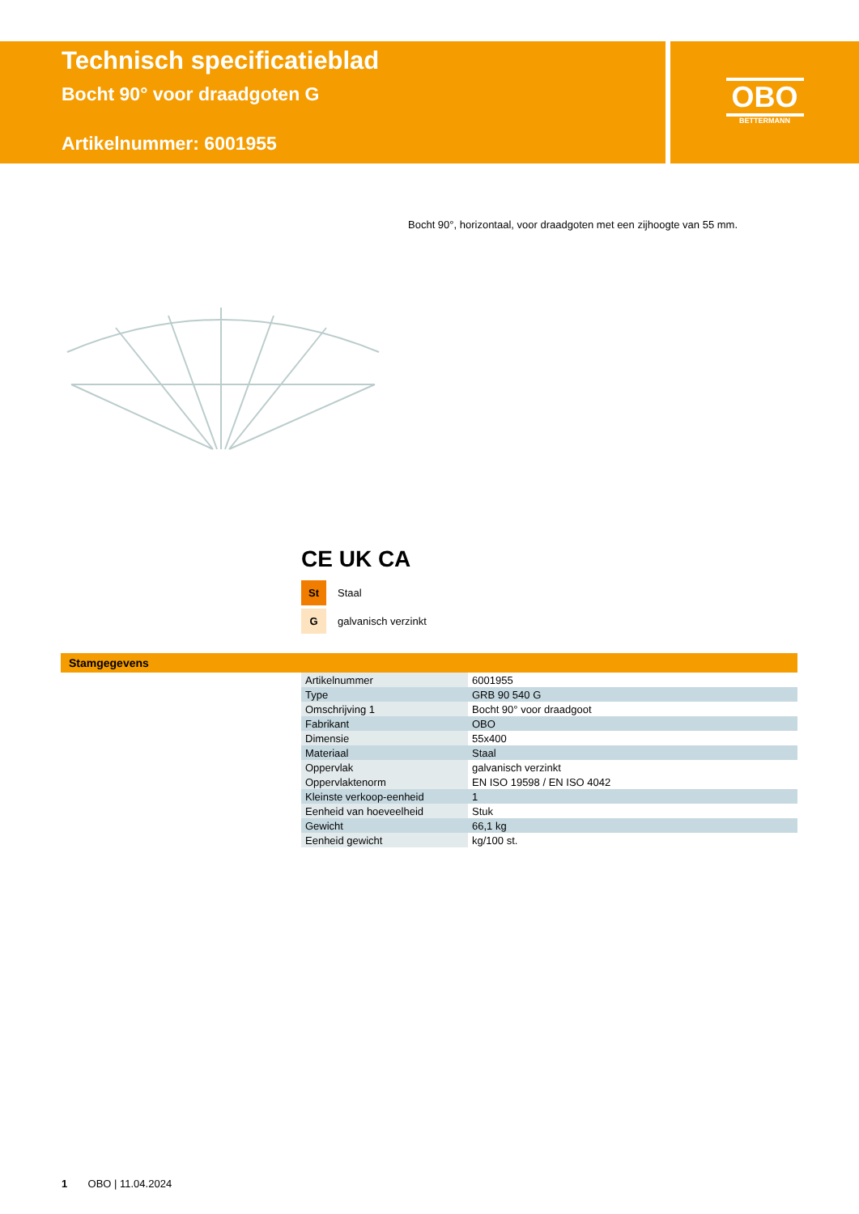Technisch specificatieblad
Bocht 90° voor draadgoten G
Artikelnummer: 6001955
OBO
BETTERMANN
Bocht 90°, horizontaal, voor draadgoten met een zijhoogte van 55 mm.
CE UK CA
St Staal
Ggalvanisch verzinkt
Stamgegevens
| Artikelnummer | 6001955 |
| Type | GRB 90 540 G |
| Omschrijving 1 | Bocht 90° voor draadgoot |
| Fabrikant | OBO |
| Dimensie | 55x400 |
| Materiaal | Staal |
| Oppervlak | galvanisch verzinkt |
| Oppervlaktenorm | EN ISO 19598 / EN ISO 4042 |
| Kleinste verkoop-eenheid | 1 |
| Eenheid van hoeveelheid | Stuk |
| Gewicht | 66,1 kg |
| Eenheid gewicht | kg/100 st. |
1 OBO | 11.04.2024